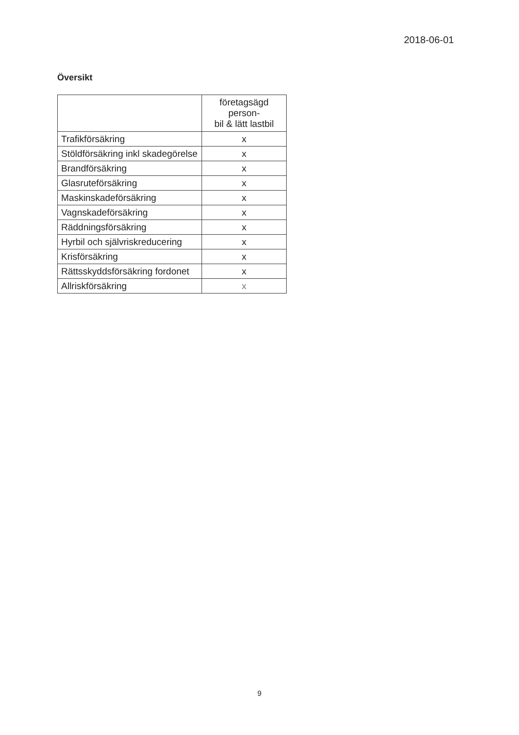2018-06-01
Översikt
| | företagsägd person- bil & lätt lastbil |
| --- | --- |
| Trafikförsäkring | x |
| Stöldförsäkring inkl skadegörelse | x |
| Brandförsäkring | x |
| Glasruteförsäkring | x |
| Maskinskadeförsäkring | x |
| Vagnskadeförsäkring | x |
| Räddningsförsäkring | x |
| Hyrbil och självriskreducering | x |
| Krisförsäkring | x |
| Rättsskyddsförsäkring fordonet | x |
| Allriskförsäkring | x |
9